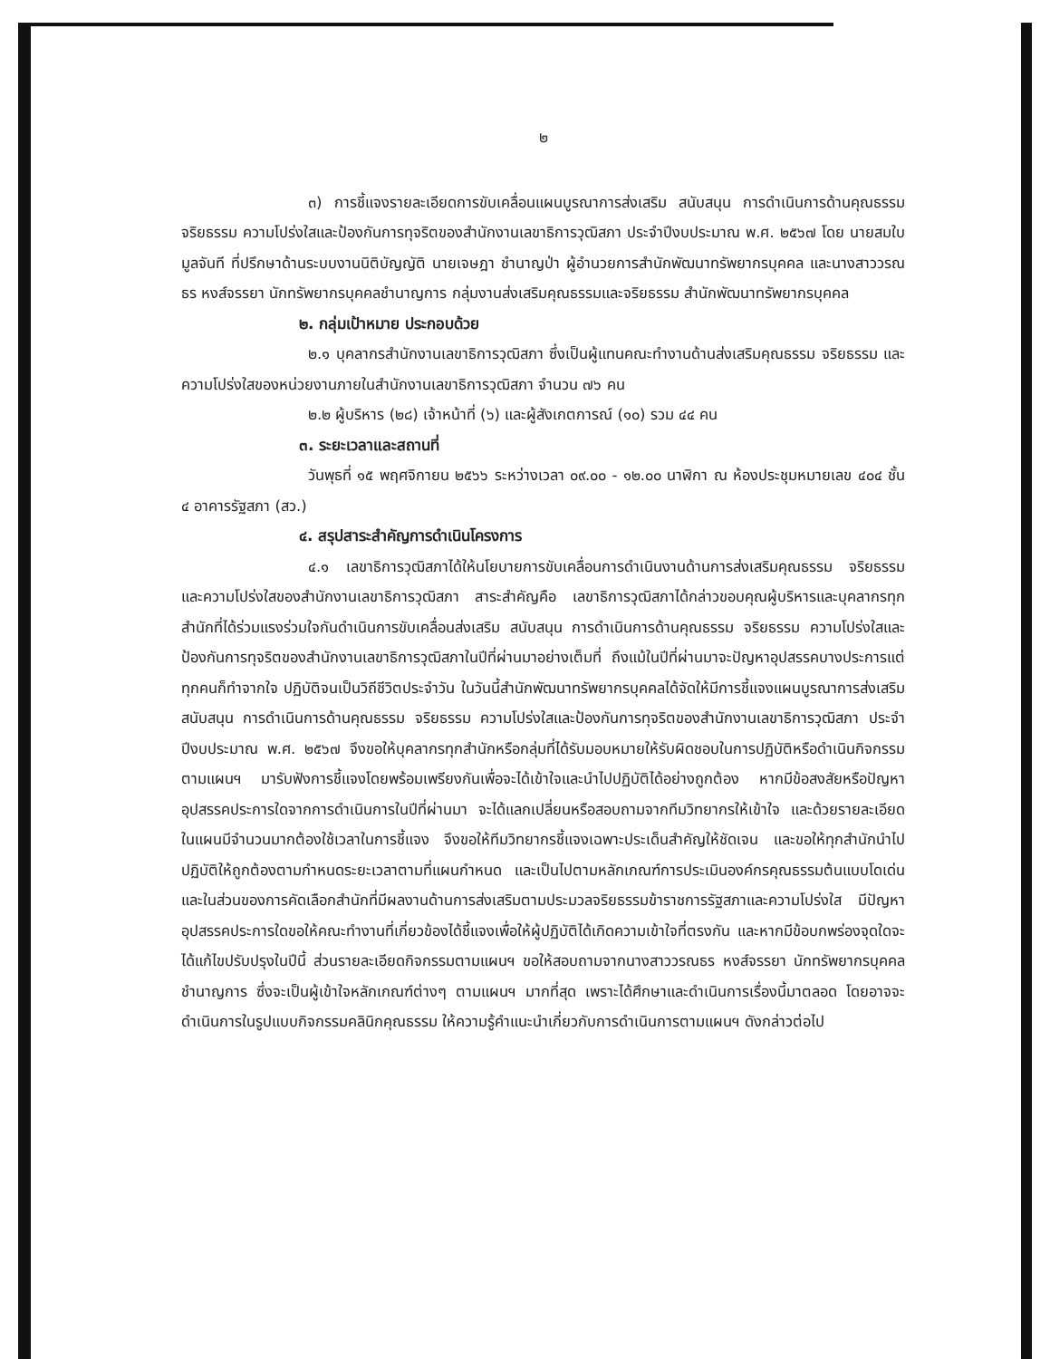๒
๓) การชี้แจงรายละเอียดการขับเคลื่อนแผนบูรณาการส่งเสริม สนับสนุน การดำเนินการด้านคุณธรรม จริยธรรม ความโปร่งใสและป้องกันการทุจริตของสำนักงานเลขาธิการวุฒิสภา ประจำปีงบประมาณ พ.ศ. ๒๕๖๗ โดย นายสมใบ มูลจันที ที่ปรึกษาด้านระบบงานนิติบัญญัติ นายเจษฎา ชำนาญป่า ผู้อำนวยการสำนักพัฒนาทรัพยากรบุคคล และนางสาววรณธร หงส์จรรยา นักทรัพยากรบุคคลชำนาญการ กลุ่มงานส่งเสริมคุณธรรมและจริยธรรม สำนักพัฒนาทรัพยากรบุคคล
๒. กลุ่มเป้าหมาย ประกอบด้วย
๒.๑ บุคลากรสำนักงานเลขาธิการวุฒิสภา ซึ่งเป็นผู้แทนคณะทำงานด้านส่งเสริมคุณธรรม จริยธรรม และความโปร่งใสของหน่วยงานภายในสำนักงานเลขาธิการวุฒิสภา จำนวน ๗๖ คน
๒.๒ ผู้บริหาร (๒๘) เจ้าหน้าที่ (๖) และผู้สังเกตการณ์ (๑๐) รวม ๔๔ คน
๓. ระยะเวลาและสถานที่
วันพุธที่ ๑๕ พฤศจิกายน ๒๕๖๖ ระหว่างเวลา ๐๙.๐๐ - ๑๒.๐๐ นาฬิกา ณ ห้องประชุมหมายเลข ๔๐๔ ชั้น ๔ อาคารรัฐสภา (สว.)
๔. สรุปสาระสำคัญการดำเนินโครงการ
๔.๑ เลขาธิการวุฒิสภาได้ให้นโยบายการขับเคลื่อนการดำเนินงานด้านการส่งเสริมคุณธรรม จริยธรรม และความโปร่งใสของสำนักงานเลขาธิการวุฒิสภา สาระสำคัญคือ เลขาธิการวุฒิสภาได้กล่าวขอบคุณผู้บริหารและบุคลากรทุกสำนักที่ได้ร่วมแรงร่วมใจกันดำเนินการขับเคลื่อนส่งเสริม สนับสนุน การดำเนินการด้านคุณธรรม จริยธรรม ความโปร่งใสและป้องกันการทุจริตของสำนักงานเลขาธิการวุฒิสภาในปีที่ผ่านมาอย่างเต็มที่ ถึงแม้ในปีที่ผ่านมาจะปัญหาอุปสรรคบางประการแต่ทุกคนก็ทำจากใจ ปฏิบัติจนเป็นวิถีชีวิตประจำวัน ในวันนี้สำนักพัฒนาทรัพยากรบุคคลได้จัดให้มีการชี้แจงแผนบูรณาการส่งเสริม สนับสนุน การดำเนินการด้านคุณธรรม จริยธรรม ความโปร่งใสและป้องกันการทุจริตของสำนักงานเลขาธิการวุฒิสภา ประจำปีงบประมาณ พ.ศ. ๒๕๖๗ จึงขอให้บุคลากรทุกสำนักหรือกลุ่มที่ได้รับมอบหมายให้รับผิดชอบในการปฏิบัติหรือดำเนินกิจกรรมตามแผนฯ มารับฟังการชี้แจงโดยพร้อมเพรียงกันเพื่อจะได้เข้าใจและนำไปปฏิบัติได้อย่างถูกต้อง หากมีข้อสงสัยหรือปัญหาอุปสรรคประการใดจากการดำเนินการในปีที่ผ่านมา จะได้แลกเปลี่ยนหรือสอบถามจากทีมวิทยากรให้เข้าใจ และด้วยรายละเอียดในแผนมีจำนวนมากต้องใช้เวลาในการชี้แจง จึงขอให้ทีมวิทยากรชี้แจงเฉพาะประเด็นสำคัญให้ชัดเจน และขอให้ทุกสำนักนำไปปฏิบัติให้ถูกต้องตามกำหนดระยะเวลาตามที่แผนกำหนด และเป็นไปตามหลักเกณฑ์การประเมินองค์กรคุณธรรมต้นแบบโดเด่น และในส่วนของการคัดเลือกสำนักที่มีผลงานด้านการส่งเสริมตามประมวลจริยธรรมข้าราชการรัฐสภาและความโปร่งใส มีปัญหาอุปสรรคประการใดขอให้คณะทำงานที่เกี่ยวข้องได้ชี้แจงเพื่อให้ผู้ปฏิบัติได้เกิดความเข้าใจที่ตรงกัน และหากมีข้อบกพร่องจุดใดจะได้แก้ไขปรับปรุงในปีนี้ ส่วนรายละเอียดกิจกรรมตามแผนฯ ขอให้สอบถามจากนางสาววรณธร หงส์จรรยา นักทรัพยากรบุคคลชำนาญการ ซึ่งจะเป็นผู้เข้าใจหลักเกณฑ์ต่างๆ ตามแผนฯ มากที่สุด เพราะได้ศึกษาและดำเนินการเรื่องนี้มาตลอด โดยอาจจะดำเนินการในรูปแบบกิจกรรมคลินิกคุณธรรม ให้ความรู้คำแนะนำเกี่ยวกับการดำเนินการตามแผนฯ ดังกล่าวต่อไป